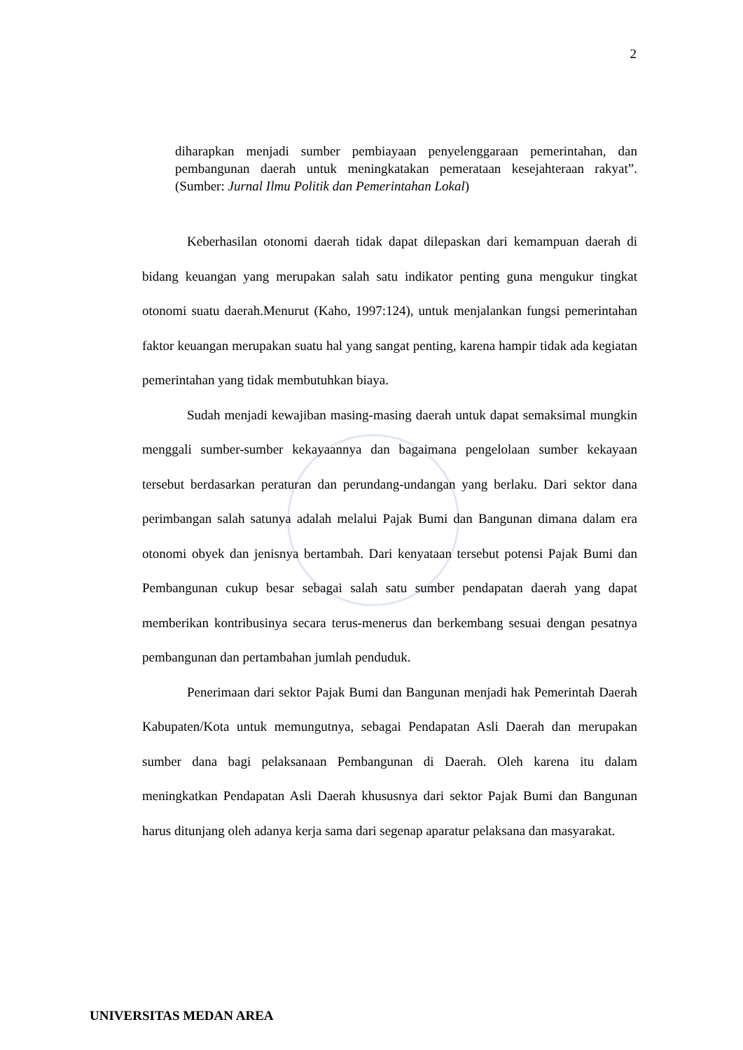2
diharapkan menjadi sumber pembiayaan penyelenggaraan pemerintahan, dan pembangunan daerah untuk meningkatakan pemerataan kesejahteraan rakyat”.(Sumber: Jurnal Ilmu Politik dan Pemerintahan Lokal)
Keberhasilan otonomi daerah tidak dapat dilepaskan dari kemampuan daerah di bidang keuangan yang merupakan salah satu indikator penting guna mengukur tingkat otonomi suatu daerah.Menurut (Kaho, 1997:124), untuk menjalankan fungsi pemerintahan faktor keuangan merupakan suatu hal yang sangat penting, karena hampir tidak ada kegiatan pemerintahan yang tidak membutuhkan biaya.
Sudah menjadi kewajiban masing-masing daerah untuk dapat semaksimal mungkin menggali sumber-sumber kekayaannya dan bagaimana pengelolaan sumber kekayaan tersebut berdasarkan peraturan dan perundang-undangan yang berlaku. Dari sektor dana perimbangan salah satunya adalah melalui Pajak Bumi dan Bangunan dimana dalam era otonomi obyek dan jenisnya bertambah. Dari kenyataan tersebut potensi Pajak Bumi dan Pembangunan cukup besar sebagai salah satu sumber pendapatan daerah yang dapat memberikan kontribusinya secara terus-menerus dan berkembang sesuai dengan pesatnya pembangunan dan pertambahan jumlah penduduk.
Penerimaan dari sektor Pajak Bumi dan Bangunan menjadi hak Pemerintah Daerah Kabupaten/Kota untuk memungutnya, sebagai Pendapatan Asli Daerah dan merupakan sumber dana bagi pelaksanaan Pembangunan di Daerah. Oleh karena itu dalam meningkatkan Pendapatan Asli Daerah khususnya dari sektor Pajak Bumi dan Bangunan harus ditunjang oleh adanya kerja sama dari segenap aparatur pelaksana dan masyarakat.
UNIVERSITAS MEDAN AREA